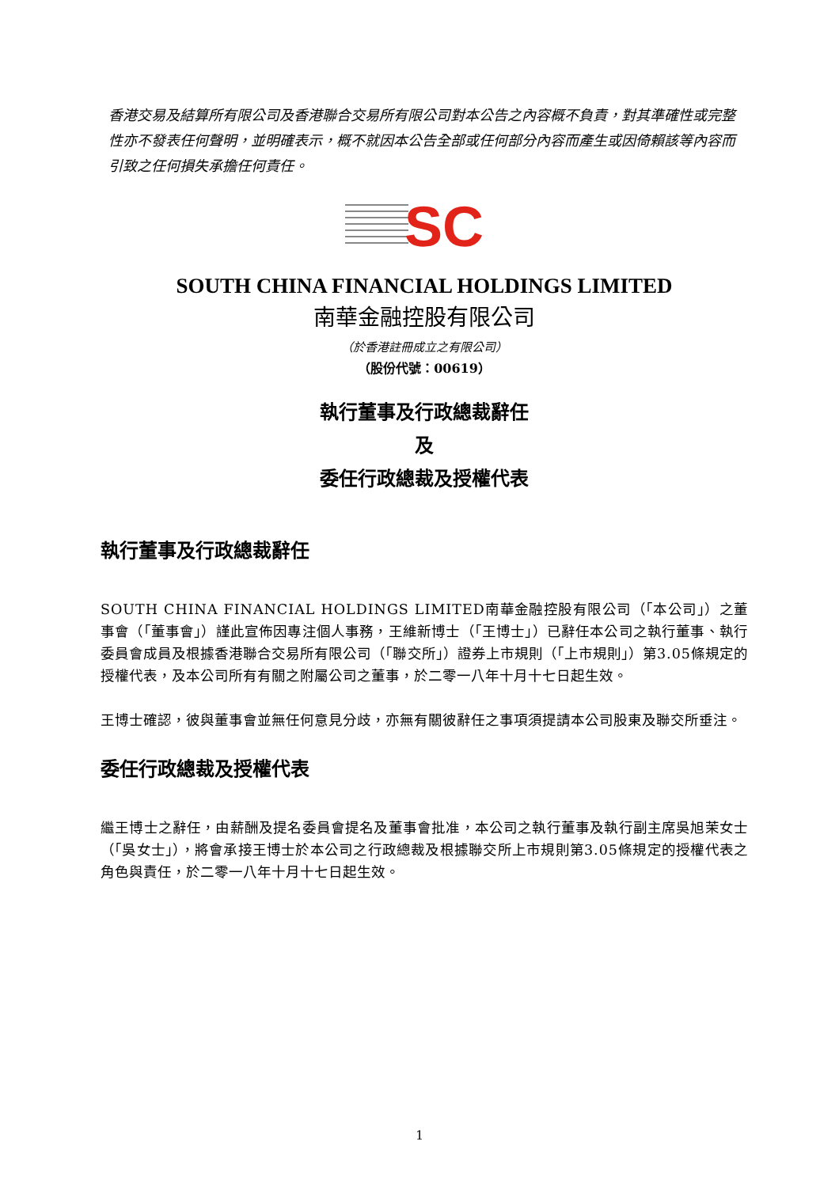香港交易及結算所有限公司及香港聯合交易所有限公司對本公告之內容概不負責，對其準確性或完整性亦不發表任何聲明，並明確表示，概不就因本公告全部或任何部分內容而產生或因倚賴該等內容而引致之任何損失承擔任何責任。
SC
SOUTH CHINA FINANCIAL HOLDINGS LIMITED
南華金融控股有限公司
（於香港註冊成立之有限公司）
（股份代號：00619）
執行董事及行政總裁辭任
及
委任行政總裁及授權代表
執行董事及行政總裁辭任
SOUTH CHINA FINANCIAL HOLDINGS LIMITED南華金融控股有限公司（「本公司」）之董事會（「董事會」）謹此宣佈因專注個人事務，王維新博士（「王博士」）已辭任本公司之執行董事、執行委員會成員及根據香港聯合交易所有限公司（「聯交所」）證券上市規則（「上市規則」）第3.05條規定的授權代表，及本公司所有有關之附屬公司之董事，於二零一八年十月十七日起生效。
王博士確認，彼與董事會並無任何意見分歧，亦無有關彼辭任之事項須提請本公司股東及聯交所垂注。
委任行政總裁及授權代表
繼王博士之辭任，由薪酬及提名委員會提名及董事會批准，本公司之執行董事及執行副主席吳旭茉女士（「吳女士」），將會承接王博士於本公司之行政總裁及根據聯交所上市規則第3.05條規定的授權代表之角色與責任，於二零一八年十月十七日起生效。
1